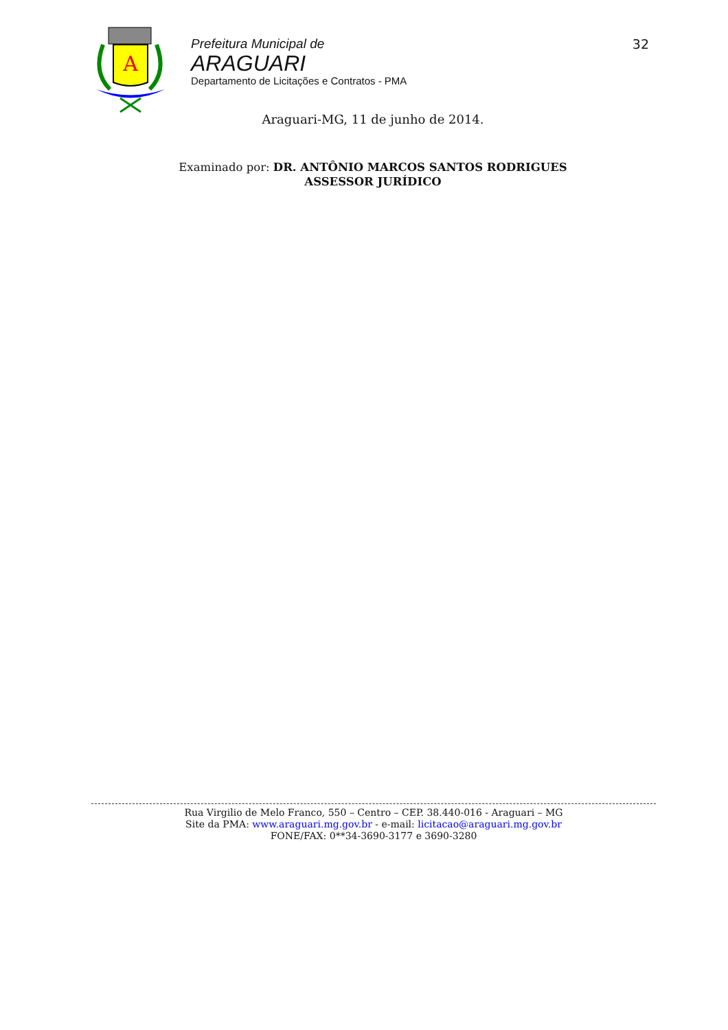A
Prefeitura Municipal de
ARAGUARI
Departamento de Licitações e Contratos - PMA
32
Araguari-MG, 11 de junho de 2014.
Examinado por: DR. ANTÔNIO MARCOS SANTOS RODRIGUES
ASSESSOR JURÍDICO
Rua Virgilio de Melo Franco, 550 – Centro – CEP. 38.440-016 - Araguari – MG
Site da PMA: www.araguari.mg.gov.br - e-mail: licitacao@araguari.mg.gov.br
FONE/FAX: 0**34-3690-3177 e 3690-3280